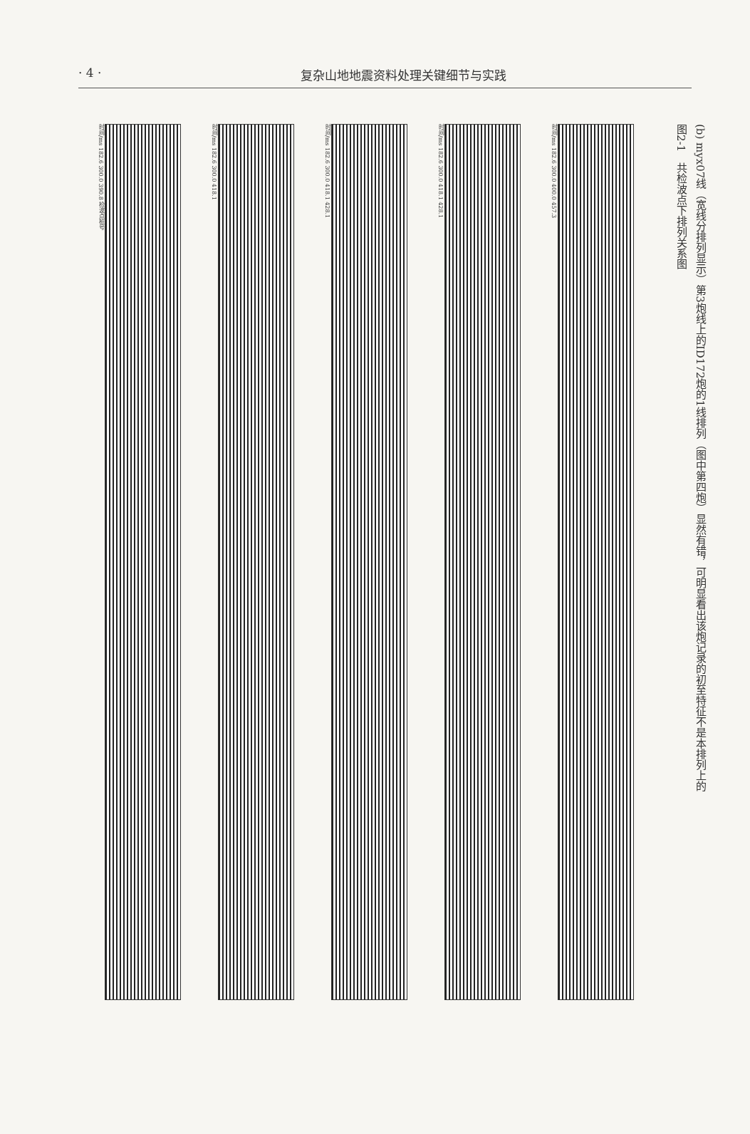· 4 · 复杂山地地震资料处理关键细节与实践
时间/ms 182.6 300.0 390.8 检波点桩号
时间/ms 182.6 300.0 418.1
时间/ms 182.6 300.0 418.1 428.1
时间/ms 182.6 300.0 418.1 428.1
时间/ms 182.6 300.0 400.0 457.3
(b) myx07线（宽线分排列显示）第3炮线上的ID172炮的1线排列（图中第四炮）显然有错，可明显看出该炮记录的初至特征不是本排列上的
图2-1　共检波点下排列关系图